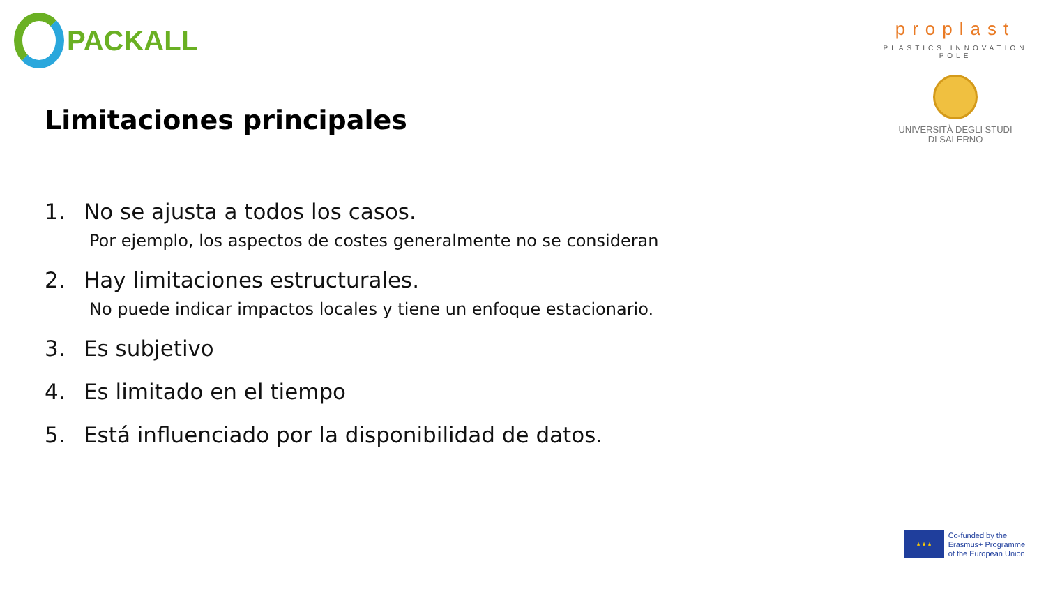PACKALL
proplast
PLASTICS INNOVATION POLE
UNIVERSITÀ DEGLI STUDI
DI SALERNO
Limitaciones principales
1. No se ajusta a todos los casos.
Por ejemplo, los aspectos de costes generalmente no se consideran
2. Hay limitaciones estructurales.
No puede indicar impactos locales y tiene un enfoque estacionario.
3. Es subjetivo
4. Es limitado en el tiempo
5. Está influenciado por la disponibilidad de datos.
★★★
Co-funded by the
Erasmus+ Programme
of the European Union